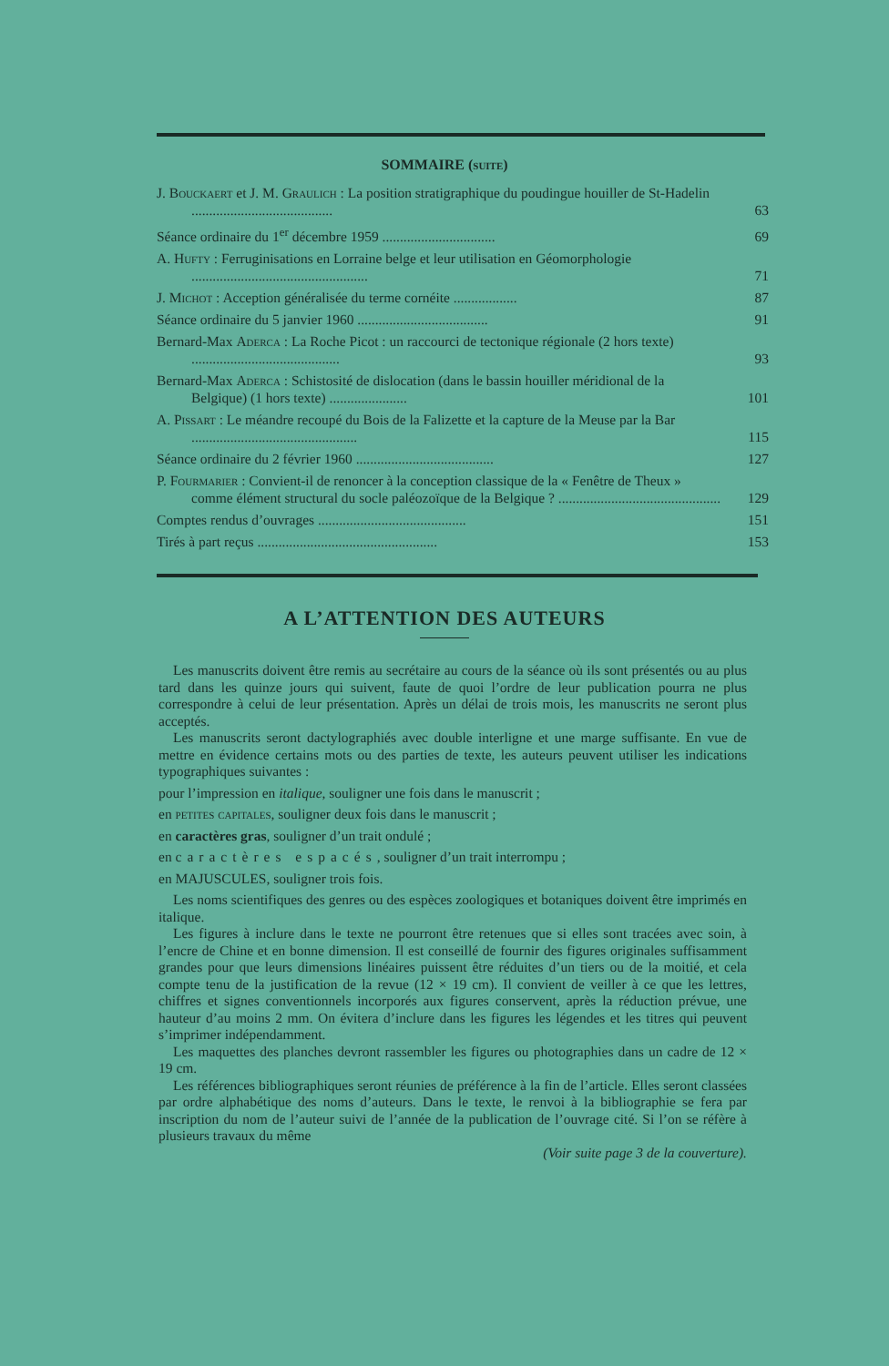SOMMAIRE (suite)
J. Bouckaert et J. M. Graulich : La position stratigraphique du poudingue houiller de St-Hadelin ........................................
63
Séance ordinaire du 1<sup>er</sup> décembre 1959 ................................
69
A. Hufty : Ferruginisations en Lorraine belge et leur utilisation en Géomorphologie ..................................................
71
J. Michot : Acception généralisée du terme cornéite ..................
87
Séance ordinaire du 5 janvier 1960 .....................................
91
Bernard-Max Aderca : La Roche Picot : un raccourci de tectonique régionale (2 hors texte) ..........................................
93
Bernard-Max Aderca : Schistosité de dislocation (dans le bassin houiller méridional de la Belgique) (1 hors texte) ......................
101
A. Pissart : Le méandre recoupé du Bois de la Falizette et la capture de la Meuse par la Bar ...............................................
115
Séance ordinaire du 2 février 1960 .......................................
127
P. Fourmarier : Convient-il de renoncer à la conception classique de la « Fenêtre de Theux » comme élément structural du socle paléozoïque de la Belgique ? ..............................................
129
Comptes rendus d’ouvrages ..........................................
151
Tirés à part reçus ...................................................
153
A L’ATTENTION DES AUTEURS
Les manuscrits doivent être remis au secrétaire au cours de la séance où ils sont présentés ou au plus tard dans les quinze jours qui suivent, faute de quoi l’ordre de leur publication pourra ne plus correspondre à celui de leur présentation. Après un délai de trois mois, les manuscrits ne seront plus acceptés.
Les manuscrits seront dactylographiés avec double interligne et une marge suffisante. En vue de mettre en évidence certains mots ou des parties de texte, les auteurs peuvent utiliser les indications typographiques suivantes :
pour l’impression en italique, souligner une fois dans le manuscrit ;
en petites capitales, souligner deux fois dans le manuscrit ;
en caractères gras, souligner d’un trait ondulé ;
en caractères espacés, souligner d’un trait interrompu ;
en MAJUSCULES, souligner trois fois.
Les noms scientifiques des genres ou des espèces zoologiques et botaniques doivent être imprimés en italique.
Les figures à inclure dans le texte ne pourront être retenues que si elles sont tracées avec soin, à l’encre de Chine et en bonne dimension. Il est conseillé de fournir des figures originales suffisamment grandes pour que leurs dimensions linéaires puissent être réduites d’un tiers ou de la moitié, et cela compte tenu de la justification de la revue (12 × 19 cm). Il convient de veiller à ce que les lettres, chiffres et signes conventionnels incorporés aux figures conservent, après la réduction prévue, une hauteur d’au moins 2 mm. On évitera d’inclure dans les figures les légendes et les titres qui peuvent s’imprimer indépendamment.
Les maquettes des planches devront rassembler les figures ou photographies dans un cadre de 12 × 19 cm.
Les références bibliographiques seront réunies de préférence à la fin de l’article. Elles seront classées par ordre alphabétique des noms d’auteurs. Dans le texte, le renvoi à la bibliographie se fera par inscription du nom de l’auteur suivi de l’année de la publication de l’ouvrage cité. Si l’on se réfère à plusieurs travaux du même
(Voir suite page 3 de la couverture).